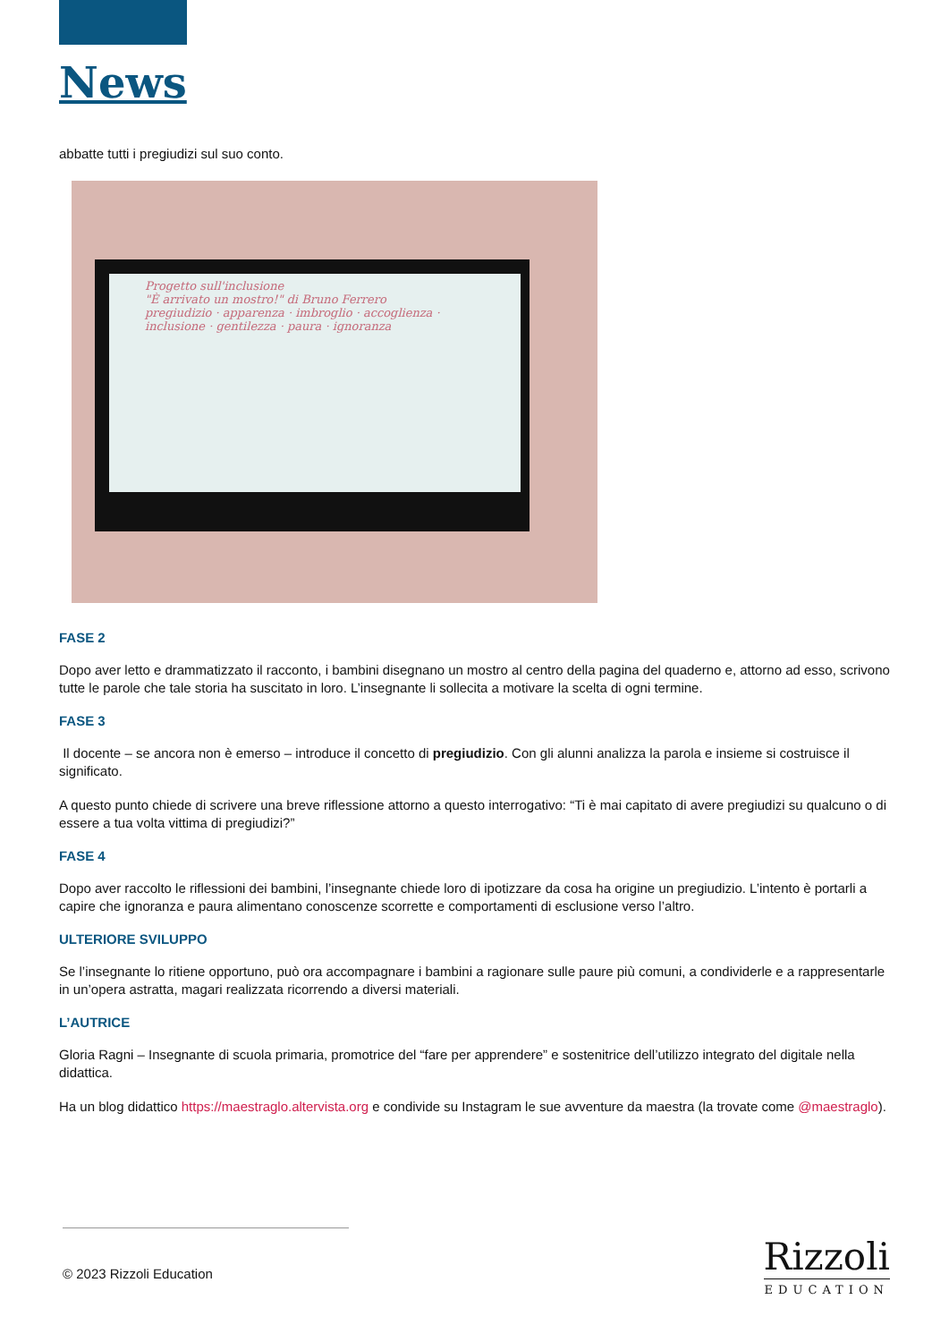News
abbatte tutti i pregiudizi sul suo conto.
Progetto sull'inclusione
"È arrivato un mostro!" di Bruno Ferrero
pregiudizio · apparenza · imbroglio · accoglienza · inclusione · gentilezza · paura · ignoranza
FASE 2
Dopo aver letto e drammatizzato il racconto, i bambini disegnano un mostro al centro della pagina del quaderno e, attorno ad esso, scrivono tutte le parole che tale storia ha suscitato in loro. L’insegnante li sollecita a motivare la scelta di ogni termine.
FASE 3
Il docente – se ancora non è emerso – introduce il concetto di pregiudizio. Con gli alunni analizza la parola e insieme si costruisce il significato.
A questo punto chiede di scrivere una breve riflessione attorno a questo interrogativo: “Ti è mai capitato di avere pregiudizi su qualcuno o di essere a tua volta vittima di pregiudizi?”
FASE 4
Dopo aver raccolto le riflessioni dei bambini, l’insegnante chiede loro di ipotizzare da cosa ha origine un pregiudizio. L’intento è portarli a capire che ignoranza e paura alimentano conoscenze scorrette e comportamenti di esclusione verso l’altro.
ULTERIORE SVILUPPO
Se l’insegnante lo ritiene opportuno, può ora accompagnare i bambini a ragionare sulle paure più comuni, a condividerle e a rappresentarle in un’opera astratta, magari realizzata ricorrendo a diversi materiali.
L’AUTRICE
Gloria Ragni – Insegnante di scuola primaria, promotrice del “fare per apprendere” e sostenitrice dell’utilizzo integrato del digitale nella didattica.
Ha un blog didattico https://maestraglo.altervista.org e condivide su Instagram le sue avventure da maestra (la trovate come @maestraglo).
© 2023 Rizzoli Education
Rizzoli
EDUCATION